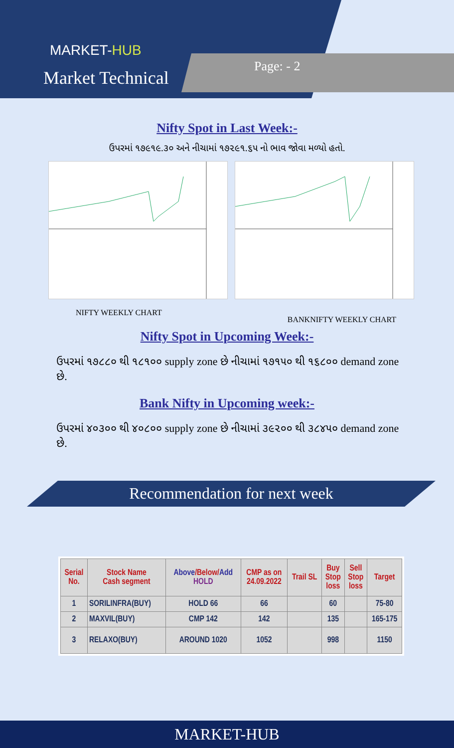MARKET-HUB
Market Technical
Page: - 2
Nifty Spot in Last Week:-
ઉપરમાં ૧૭૯૧૯.૩૦ અને નીચામાં ૧૭૨૯૧.૬૫ નો ભાવ જોવા મળ્યો હતો.
NIFTY WEEKLY CHART
BANKNIFTY WEEKLY CHART
Nifty Spot in Upcoming Week:-
ઉપરમાં ૧૭૮૮૦ થી ૧૮૧૦૦ supply zone છે નીચામાં ૧૭૧૫૦ થી ૧૬૮૦૦ demand zone છે.
Bank Nifty in Upcoming week:-
ઉપરમાં ૪૦૩૦૦ થી ૪૦૮૦૦ supply zone છે નીચામાં ૩૯૨૦૦ થી ૩૮૪૫૦ demand zone છે.
Recommendation for next week
| Serial No. | Stock Name Cash segment | Above /Below/ Add HOLD | CMP as on 24.09.2022 | Trail SL | Buy Stop loss | Sell Stop loss | Target |
| --- | --- | --- | --- | --- | --- | --- | --- |
| 1 | SORILINFRA(BUY) | HOLD 66 | 66 | | 60 | | 75-80 |
| 2 | MAXVIL(BUY) | CMP 142 | 142 | | 135 | | 165-175 |
| 3 | RELAXO(BUY) | AROUND 1020 | 1052 | | 998 | | 1150 |
MARKET-HUB